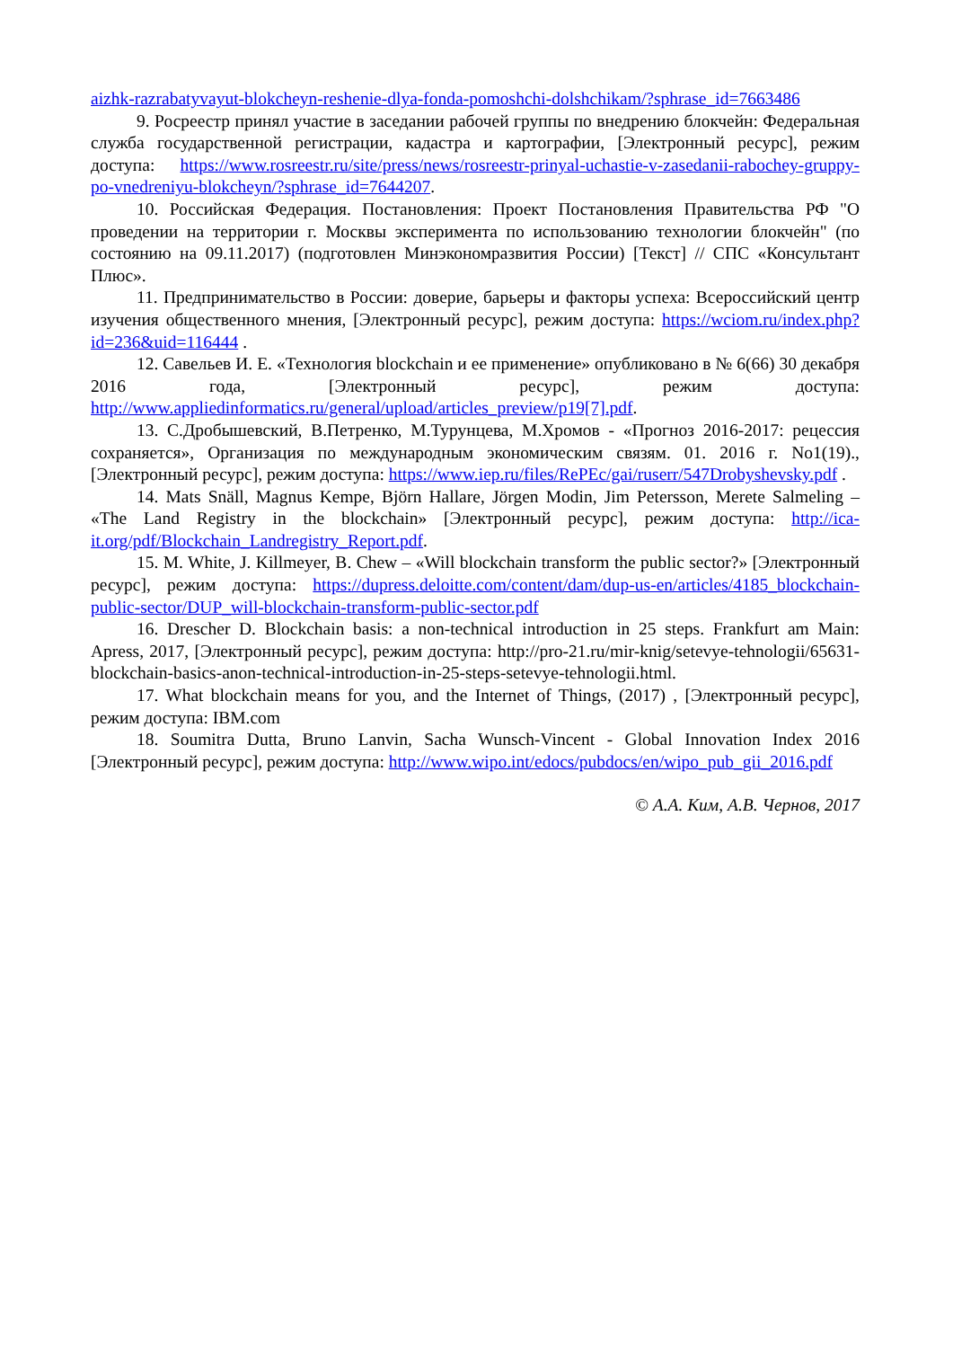aizhk-razrabatyvayut-blokcheyn-reshenie-dlya-fonda-pomoshchi-dolshchikam/?sphrase_id=7663486
9. Росреестр принял участие в заседании рабочей группы по внедрению блокчейн: Федеральная служба государственной регистрации, кадастра и картографии, [Электронный ресурс], режим доступа: https://www.rosreestr.ru/site/press/news/rosreestr-prinyal-uchastie-v-zasedanii-rabochey-gruppy-po-vnedreniyu-blokcheyn/?sphrase_id=7644207.
10. Российская Федерация. Постановления: Проект Постановления Правительства РФ "О проведении на территории г. Москвы эксперимента по использованию технологии блокчейн" (по состоянию на 09.11.2017) (подготовлен Минэкономразвития России) [Текст] // СПС «Консультант Плюс».
11. Предпринимательство в России: доверие, барьеры и факторы успеха: Всероссийский центр изучения общественного мнения, [Электронный ресурс], режим доступа: https://wciom.ru/index.php?id=236&uid=116444 .
12. Савельев И. Е. «Технология blockchain и ее применение» опубликовано в № 6(66) 30 декабря 2016 года, [Электронный ресурс], режим доступа: http://www.appliedinformatics.ru/general/upload/articles_preview/p19[7].pdf.
13. С.Дробышевский, В.Петренко, М.Турунцева, М.Хромов - «Прогноз 2016-2017: рецессия сохраняется», Организация по международным экономическим связям. 01. 2016 г. No1(19)., [Электронный ресурс], режим доступа: https://www.iep.ru/files/RePEc/gai/ruserr/547Drobyshevsky.pdf .
14. Mats Snäll, Magnus Kempe, Björn Hallare, Jörgen Modin, Jim Petersson, Merete Salmeling – «The Land Registry in the blockchain» [Электронный ресурс], режим доступа: http://ica-it.org/pdf/Blockchain_Landregistry_Report.pdf.
15. M. White, J. Killmeyer, B. Chew – «Will blockchain transform the public sector?» [Электронный ресурс], режим доступа: https://dupress.deloitte.com/content/dam/dup-us-en/articles/4185_blockchain-public-sector/DUP_will-blockchain-transform-public-sector.pdf
16. Drescher D. Blockchain basis: a non-technical introduction in 25 steps. Frankfurt am Main: Apress, 2017, [Электронный ресурс], режим доступа: http://pro-21.ru/mir-knig/setevye-tehnologii/65631-blockchain-basics-anon-technical-introduction-in-25-steps-setevye-tehnologii.html.
17. What blockchain means for you, and the Internet of Things, (2017) , [Электронный ресурс], режим доступа: IBM.com
18. Soumitra Dutta, Bruno Lanvin, Sacha Wunsch-Vincent - Global Innovation Index 2016 [Электронный ресурс], режим доступа: http://www.wipo.int/edocs/pubdocs/en/wipo_pub_gii_2016.pdf
© А.А. Ким, А.В. Чернов, 2017